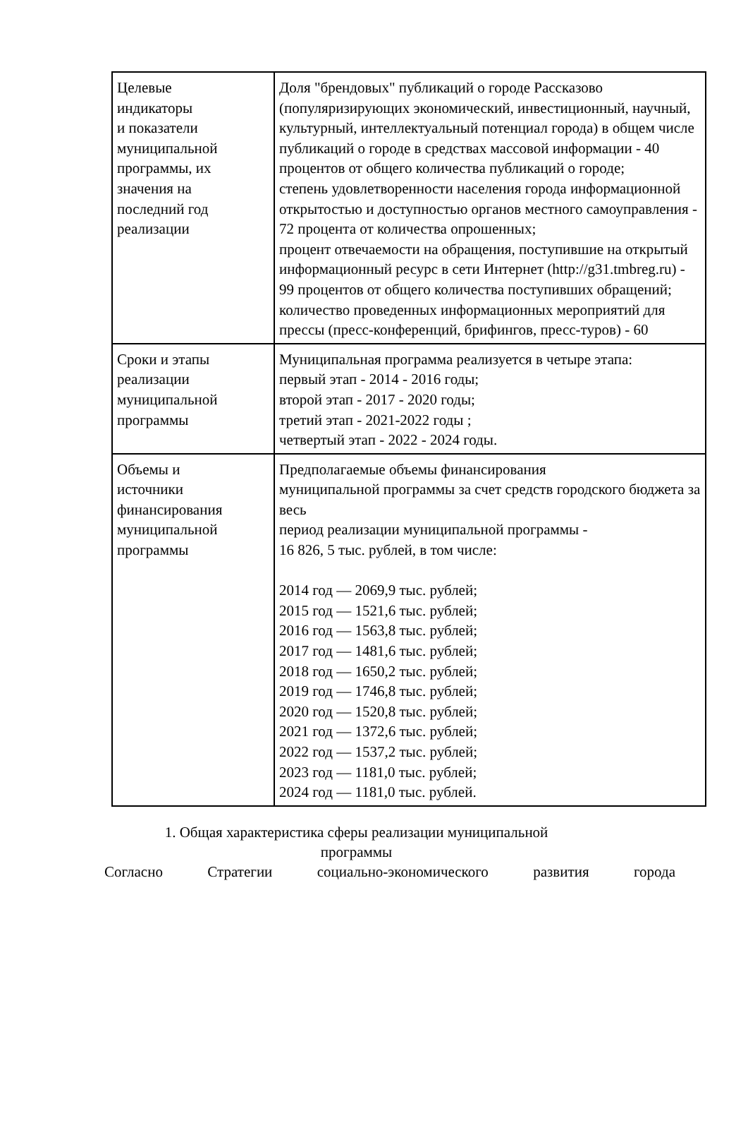| Целевые индикаторы и показатели муниципальной программы, их значения на последний год реализации | Доля "брендовых" публикаций о городе Рассказово (популяризирующих экономический, инвестиционный, научный, культурный, интеллектуальный потенциал города) в общем числе публикаций о городе в средствах массовой информации - 40 процентов от общего количества публикаций о городе; степень удовлетворенности населения города информационной открытостью и доступностью органов местного самоуправления - 72 процента от количества опрошенных; процент отвечаемости на обращения, поступившие на открытый информационный ресурс в сети Интернет (http://g31.tmbreg.ru) - 99 процентов от общего количества поступивших обращений; количество проведенных информационных мероприятий для прессы (пресс-конференций, брифингов, пресс-туров) - 60 |
| Сроки и этапы реализации муниципальной программы | Муниципальная программа реализуется в четыре этапа: первый этап - 2014 - 2016 годы; второй этап - 2017 - 2020 годы; третий этап - 2021-2022 годы ; четвертый этап - 2022 - 2024 годы. |
| Объемы и источники финансирования муниципальной программы | Предполагаемые объемы финансирования муниципальной программы за счет средств городского бюджета за весь период реализации муниципальной программы - 16 826, 5 тыс. рублей, в том числе: 2014 год — 2069,9 тыс. рублей; 2015 год — 1521,6 тыс. рублей; 2016 год — 1563,8 тыс. рублей; 2017 год — 1481,6 тыс. рублей; 2018 год — 1650,2 тыс. рублей; 2019 год — 1746,8 тыс. рублей; 2020 год — 1520,8 тыс. рублей; 2021 год — 1372,6 тыс. рублей; 2022 год — 1537,2 тыс. рублей; 2023 год — 1181,0 тыс. рублей; 2024 год — 1181,0 тыс. рублей. |
1. Общая характеристика сферы реализации муниципальной программы
Согласно Стратегии социально-экономического развития города